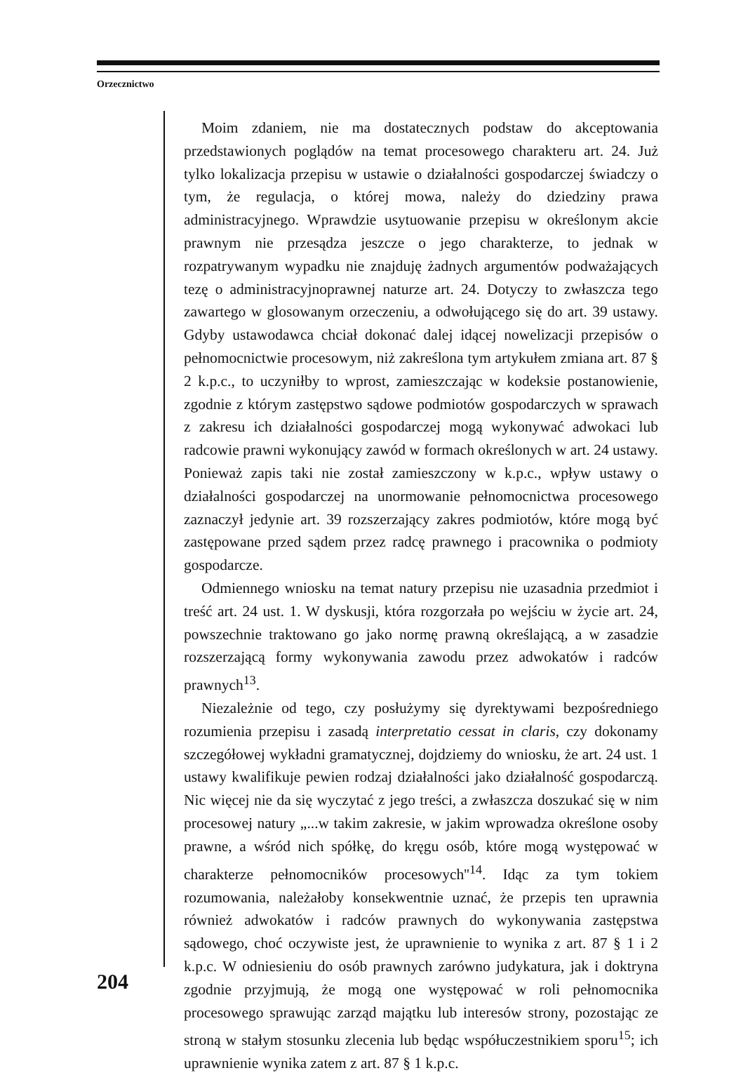Orzecznictwo
Moim zdaniem, nie ma dostatecznych podstaw do akceptowania przedstawionych poglądów na temat procesowego charakteru art. 24. Już tylko lokalizacja przepisu w ustawie o działalności gospodarczej świadczy o tym, że regulacja, o której mowa, należy do dziedziny prawa administracyjnego. Wprawdzie usytuowanie przepisu w określonym akcie prawnym nie przesądza jeszcze o jego charakterze, to jednak w rozpatrywanym wypadku nie znajduję żadnych argumentów podważających tezę o administracyjnoprawnej naturze art. 24. Dotyczy to zwłaszcza tego zawartego w glosowanym orzeczeniu, a odwołującego się do art. 39 ustawy. Gdyby ustawodawca chciał dokonać dalej idącej nowelizacji przepisów o pełnomocnictwie procesowym, niż zakreślona tym artykułem zmiana art. 87 § 2 k.p.c., to uczyniłby to wprost, zamieszczając w kodeksie postanowienie, zgodnie z którym zastępstwo sądowe podmiotów gospodarczych w sprawach z zakresu ich działalności gospodarczej mogą wykonywać adwokaci lub radcowie prawni wykonujący zawód w formach określonych w art. 24 ustawy. Ponieważ zapis taki nie został zamieszczony w k.p.c., wpływ ustawy o działalności gospodarczej na unormowanie pełnomocnictwa procesowego zaznaczył jedynie art. 39 rozszerzający zakres podmiotów, które mogą być zastępowane przed sądem przez radcę prawnego i pracownika o podmioty gospodarcze.
Odmiennego wniosku na temat natury przepisu nie uzasadnia przedmiot i treść art. 24 ust. 1. W dyskusji, która rozgorzała po wejściu w życie art. 24, powszechnie traktowano go jako normę prawną określającą, a w zasadzie rozszerzającą formy wykonywania zawodu przez adwokatów i radców prawnych<sup>13</sup>.
Niezależnie od tego, czy posłużymy się dyrektywami bezpośredniego rozumienia przepisu i zasadą interpretatio cessat in claris, czy dokonamy szczegółowej wykładni gramatycznej, dojdziemy do wniosku, że art. 24 ust. 1 ustawy kwalifikuje pewien rodzaj działalności jako działalność gospodarczą. Nic więcej nie da się wyczytać z jego treści, a zwłaszcza doszukać się w nim procesowej natury „...w takim zakresie, w jakim wprowadza określone osoby prawne, a wśród nich spółkę, do kręgu osób, które mogą występować w charakterze pełnomocników procesowych''<sup>14</sup>. Idąc za tym tokiem rozumowania, należałoby konsekwentnie uznać, że przepis ten uprawnia również adwokatów i radców prawnych do wykonywania zastępstwa sądowego, choć oczywiste jest, że uprawnienie to wynika z art. 87 § 1 i 2 k.p.c. W odniesieniu do osób prawnych zarówno judykatura, jak i doktryna zgodnie przyjmują, że mogą one występować w roli pełnomocnika procesowego sprawując zarząd majątku lub interesów strony, pozostając ze stroną w stałym stosunku zlecenia lub będąc współuczestnikiem sporu<sup>15</sup>; ich uprawnienie wynika zatem z art. 87 § 1 k.p.c.
204